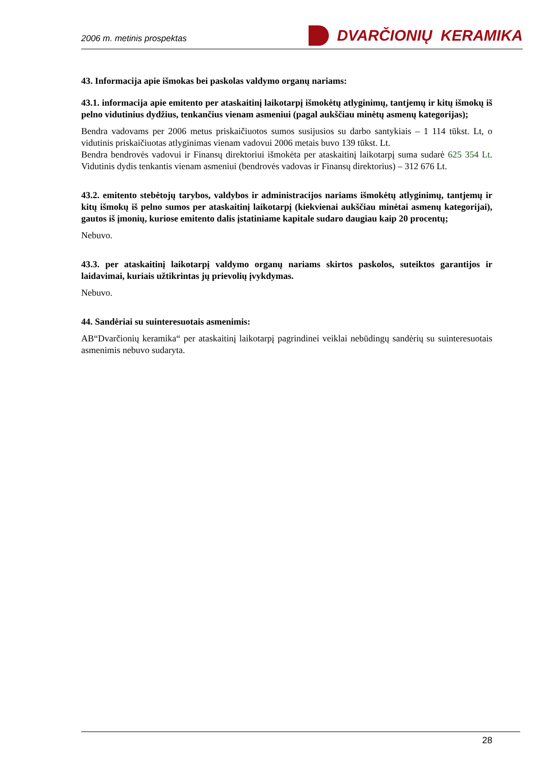2006 m. metinis prospektas DVARČIONIŲ KERAMIKA
43. Informacija apie išmokas bei paskolas valdymo organų nariams:
43.1. informacija apie emitento per ataskaitinį laikotarpį išmokėtų atlyginimų, tantjemų ir kitų išmokų iš pelno vidutinius dydžius, tenkančius vienam asmeniui (pagal aukščiau minėtų asmenų kategorijas);
Bendra vadovams per 2006 metus priskaičiuotos sumos susijusios su darbo santykiais – 1 114 tūkst. Lt, o vidutinis priskaičiuotas atlyginimas vienam vadovui 2006 metais buvo 139 tūkst. Lt.
Bendra bendrovės vadovui ir Finansų direktoriui išmokėta per ataskaitinį laikotarpį suma sudarė 625 354 Lt. Vidutinis dydis tenkantis vienam asmeniui (bendrovės vadovas ir Finansų direktorius) – 312 676 Lt.
43.2. emitento stebėtojų tarybos, valdybos ir administracijos nariams išmokėtų atlyginimų, tantjemų ir kitų išmokų iš pelno sumos per ataskaitinį laikotarpį (kiekvienai aukščiau minėtai asmenų kategorijai), gautos iš įmonių, kuriose emitento dalis įstatiniame kapitale sudaro daugiau kaip 20 procentų;
Nebuvo.
43.3. per ataskaitinį laikotarpį valdymo organų nariams skirtos paskolos, suteiktos garantijos ir laidavimai, kuriais užtikrintas jų prievolių įvykdymas.
Nebuvo.
44. Sandėriai su suinteresuotais asmenimis:
AB“Dvarčionių keramika“ per ataskaitinį laikotarpį pagrindinei veiklai nebūdingų sandėrių su suinteresuotais asmenimis nebuvo sudaryta.
28